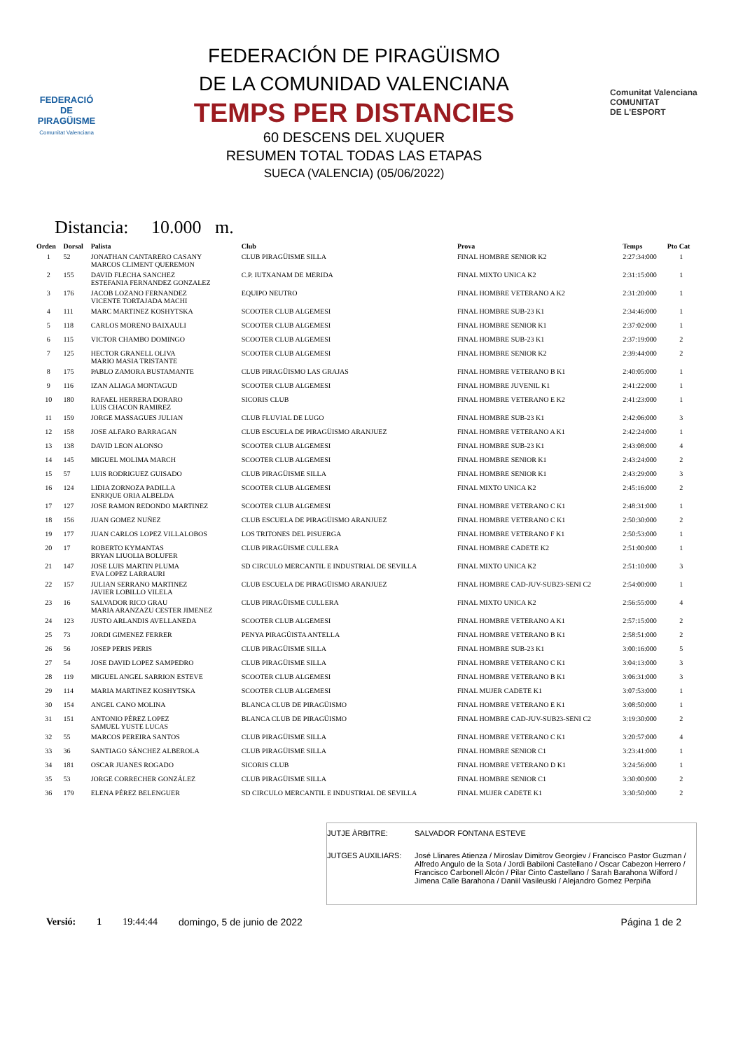FEDERACIÓ DE PIRAGÜISME
Comunitat Valenciana
FEDERACIÓN DE PIRAGÜISMO
DE LA COMUNIDAD VALENCIANA
TEMPS PER DISTANCIES
60 DESCENS DEL XUQUER
RESUMEN TOTAL TODAS LAS ETAPAS
SUECA (VALENCIA) (05/06/2022)
Comunitat Valenciana
COMUNITAT
DE L'ESPORT
Distancia: 10.000 m.
| Orden | Dorsal | Palista | Club | Prova | Temps | Pto Cat |
| --- | --- | --- | --- | --- | --- | --- |
| 1 | 52 | JONATHAN CANTARERO CASANY MARCOS CLIMENT QUEREMON | CLUB PIRAGÜISME SILLA | FINAL HOMBRE SENIOR K2 | 2:27:34:000 | 1 |
| 2 | 155 | DAVID FLECHA SANCHEZ ESTEFANIA FERNANDEZ GONZALEZ | C.P. IUTXANAM DE MERIDA | FINAL MIXTO UNICA K2 | 2:31:15:000 | 1 |
| 3 | 176 | JACOB LOZANO FERNANDEZ VICENTE TORTAJADA MACHI | EQUIPO NEUTRO | FINAL HOMBRE VETERANO A K2 | 2:31:20:000 | 1 |
| 4 | 111 | MARC MARTINEZ KOSHYTSKA | SCOOTER CLUB ALGEMESI | FINAL HOMBRE SUB-23 K1 | 2:34:46:000 | 1 |
| 5 | 118 | CARLOS MORENO BAIXAULI | SCOOTER CLUB ALGEMESI | FINAL HOMBRE SENIOR K1 | 2:37:02:000 | 1 |
| 6 | 115 | VICTOR CHAMBO DOMINGO | SCOOTER CLUB ALGEMESI | FINAL HOMBRE SUB-23 K1 | 2:37:19:000 | 2 |
| 7 | 125 | HECTOR GRANELL OLIVA MARIO MASIA TRISTANTE | SCOOTER CLUB ALGEMESI | FINAL HOMBRE SENIOR K2 | 2:39:44:000 | 2 |
| 8 | 175 | PABLO ZAMORA BUSTAMANTE | CLUB PIRAGÜISMO LAS GRAJAS | FINAL HOMBRE VETERANO B K1 | 2:40:05:000 | 1 |
| 9 | 116 | IZAN ALIAGA MONTAGUD | SCOOTER CLUB ALGEMESI | FINAL HOMBRE JUVENIL K1 | 2:41:22:000 | 1 |
| 10 | 180 | RAFAEL HERRERA DORARO LUIS CHACON RAMIREZ | SICORIS CLUB | FINAL HOMBRE VETERANO E K2 | 2:41:23:000 | 1 |
| 11 | 159 | JORGE MASSAGUES JULIAN | CLUB FLUVIAL DE LUGO | FINAL HOMBRE SUB-23 K1 | 2:42:06:000 | 3 |
| 12 | 158 | JOSE ALFARO BARRAGAN | CLUB ESCUELA DE PIRAGÜISMO ARANJUEZ | FINAL HOMBRE VETERANO A K1 | 2:42:24:000 | 1 |
| 13 | 138 | DAVID LEON ALONSO | SCOOTER CLUB ALGEMESI | FINAL HOMBRE SUB-23 K1 | 2:43:08:000 | 4 |
| 14 | 145 | MIGUEL MOLIMA MARCH | SCOOTER CLUB ALGEMESI | FINAL HOMBRE SENIOR K1 | 2:43:24:000 | 2 |
| 15 | 57 | LUIS RODRIGUEZ GUISADO | CLUB PIRAGÜISME SILLA | FINAL HOMBRE SENIOR K1 | 2:43:29:000 | 3 |
| 16 | 124 | LIDIA ZORNOZA PADILLA ENRIQUE ORIA ALBELDA | SCOOTER CLUB ALGEMESI | FINAL MIXTO UNICA K2 | 2:45:16:000 | 2 |
| 17 | 127 | JOSE RAMON REDONDO MARTINEZ | SCOOTER CLUB ALGEMESI | FINAL HOMBRE VETERANO C K1 | 2:48:31:000 | 1 |
| 18 | 156 | JUAN GOMEZ NUÑEZ | CLUB ESCUELA DE PIRAGÜISMO ARANJUEZ | FINAL HOMBRE VETERANO C K1 | 2:50:30:000 | 2 |
| 19 | 177 | JUAN CARLOS LOPEZ VILLALOBOS | LOS TRITONES DEL PISUERGA | FINAL HOMBRE VETERANO F K1 | 2:50:53:000 | 1 |
| 20 | 17 | ROBERTO KYMANTAS BRYAN LIUOLIA BOLUFER | CLUB PIRAGÜISME CULLERA | FINAL HOMBRE CADETE K2 | 2:51:00:000 | 1 |
| 21 | 147 | JOSE LUIS MARTIN PLUMA EVA LOPEZ LARRAURI | SD CIRCULO MERCANTIL E INDUSTRIAL DE SEVILLA | FINAL MIXTO UNICA K2 | 2:51:10:000 | 3 |
| 22 | 157 | JULIAN SERRANO MARTINEZ JAVIER LOBILLO VILELA | CLUB ESCUELA DE PIRAGÜISMO ARANJUEZ | FINAL HOMBRE CAD-JUV-SUB23-SENI C2 | 2:54:00:000 | 1 |
| 23 | 16 | SALVADOR RICO GRAU MARIA ARANZAZU CESTER JIMENEZ | CLUB PIRAGÜISME CULLERA | FINAL MIXTO UNICA K2 | 2:56:55:000 | 4 |
| 24 | 123 | JUSTO ARLANDIS AVELLANEDA | SCOOTER CLUB ALGEMESI | FINAL HOMBRE VETERANO A K1 | 2:57:15:000 | 2 |
| 25 | 73 | JORDI GIMENEZ FERRER | PENYA PIRAGÜISTA ANTELLA | FINAL HOMBRE VETERANO B K1 | 2:58:51:000 | 2 |
| 26 | 56 | JOSEP PERIS PERIS | CLUB PIRAGÜISME SILLA | FINAL HOMBRE SUB-23 K1 | 3:00:16:000 | 5 |
| 27 | 54 | JOSE DAVID LOPEZ SAMPEDRO | CLUB PIRAGÜISME SILLA | FINAL HOMBRE VETERANO C K1 | 3:04:13:000 | 3 |
| 28 | 119 | MIGUEL ANGEL SARRION ESTEVE | SCOOTER CLUB ALGEMESI | FINAL HOMBRE VETERANO B K1 | 3:06:31:000 | 3 |
| 29 | 114 | MARIA MARTINEZ KOSHYTSKA | SCOOTER CLUB ALGEMESI | FINAL MUJER CADETE K1 | 3:07:53:000 | 1 |
| 30 | 154 | ANGEL CANO MOLINA | BLANCA CLUB DE PIRAGÜISMO | FINAL HOMBRE VETERANO E K1 | 3:08:50:000 | 1 |
| 31 | 151 | ANTONIO PÉREZ LOPEZ SAMUEL YUSTE LUCAS | BLANCA CLUB DE PIRAGÜISMO | FINAL HOMBRE CAD-JUV-SUB23-SENI C2 | 3:19:30:000 | 2 |
| 32 | 55 | MARCOS PEREIRA SANTOS | CLUB PIRAGÜISME SILLA | FINAL HOMBRE VETERANO C K1 | 3:20:57:000 | 4 |
| 33 | 36 | SANTIAGO SÁNCHEZ ALBEROLA | CLUB PIRAGÜISME SILLA | FINAL HOMBRE SENIOR C1 | 3:23:41:000 | 1 |
| 34 | 181 | OSCAR JUANES ROGADO | SICORIS CLUB | FINAL HOMBRE VETERANO D K1 | 3:24:56:000 | 1 |
| 35 | 53 | JORGE CORRECHER GONZÁLEZ | CLUB PIRAGÜISME SILLA | FINAL HOMBRE SENIOR C1 | 3:30:00:000 | 2 |
| 36 | 179 | ELENA PÉREZ BELENGUER | SD CIRCULO MERCANTIL E INDUSTRIAL DE SEVILLA | FINAL MUJER CADETE K1 | 3:30:50:000 | 2 |
JUTJE ÀRBITRE:
SALVADOR FONTANA ESTEVE
JUTGES AUXILIARS:
José Llinares Atienza / Miroslav Dimitrov Georgiev / Francisco Pastor Guzman / Alfredo Angulo de la Sota / Jordi Babiloni Castellano / Oscar Cabezon Herrero / Francisco Carbonell Alcón / Pilar Cinto Castellano / Sarah Barahona Wilford / Jimena Calle Barahona / Daniil Vasileuski / Alejandro Gomez Perpiña
Versió: 1 19:44:44 domingo, 5 de junio de 2022 Página 1 de 2